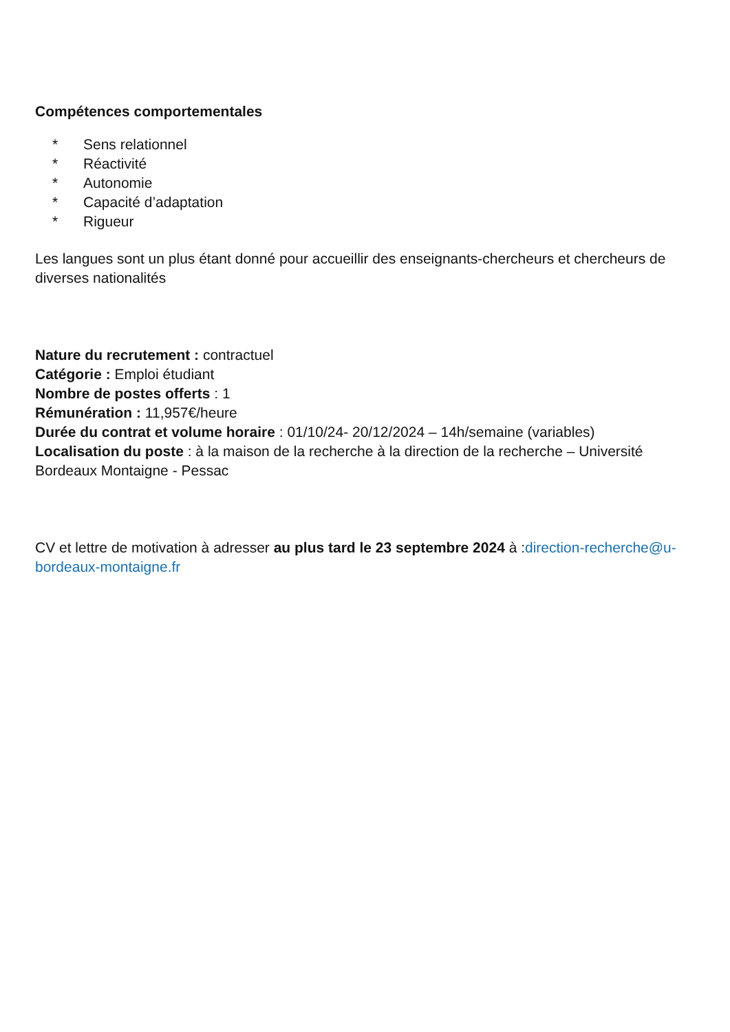Compétences comportementales
* Sens relationnel
* Réactivité
* Autonomie
* Capacité d’adaptation
* Rigueur
Les langues sont un plus étant donné pour accueillir des enseignants-chercheurs et chercheurs de diverses nationalités
Nature du recrutement : contractuel
Catégorie : Emploi étudiant
Nombre de postes offerts : 1
Rémunération : 11,957€/heure
Durée du contrat et volume horaire : 01/10/24- 20/12/2024 – 14h/semaine (variables)
Localisation du poste : à la maison de la recherche à la direction de la recherche – Université Bordeaux Montaigne - Pessac
CV et lettre de motivation à adresser au plus tard le 23 septembre 2024 à :direction-recherche@u-bordeaux-montaigne.fr